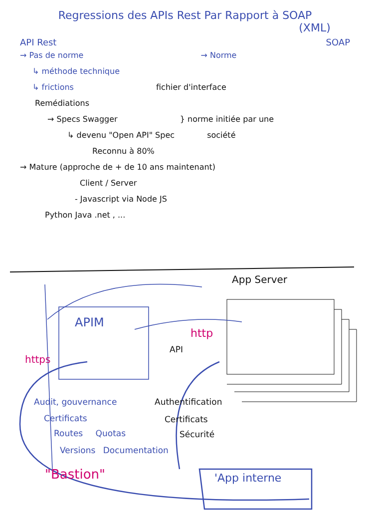Regressions des APIs Rest Par Rapport à SOAP
(XML)
API Rest SOAP
→ Pas de norme → Norme
↳ méthode technique
↳ frictions fichier d'interface
Remédiations
→ Specs Swagger } norme initiée par une
↳ devenu "Open API" Spec société
Reconnu à 80%
→ Mature (approche de + de 10 ans maintenant)
Client / Server
- Javascript via Node JS
Python Java .net , ...
App Server
APIM
http
API
https
Audit, gouvernance Authentification
Certificats Certificats
Routes Quotas Sécurité
Versions Documentation
"Bastion" 'App interne